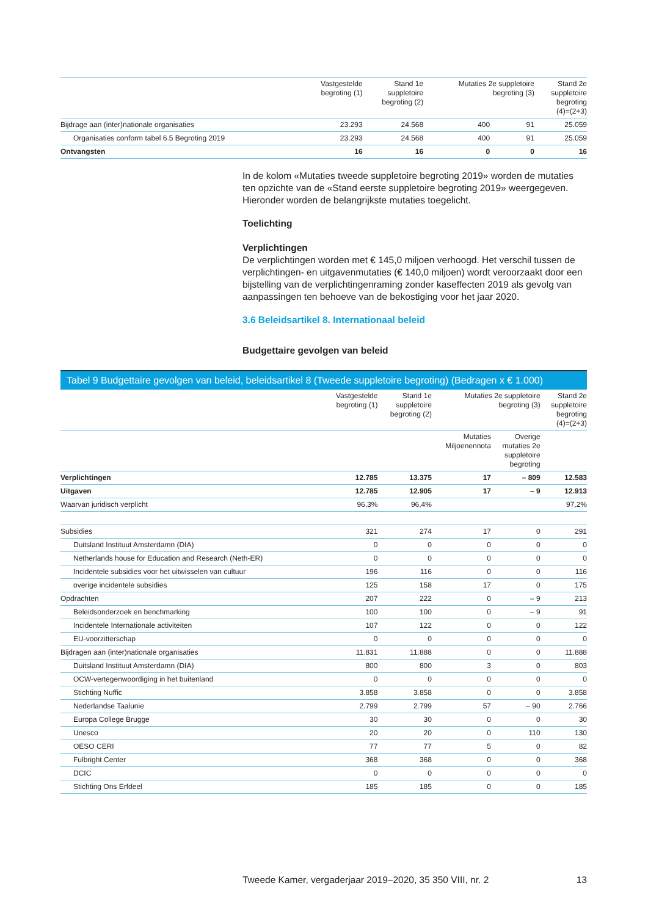| | Vastgestelde begroting (1) | Stand 1e suppletoire begroting (2) | Mutaties 2e suppletoire begroting (3) | | Stand 2e suppletoire begroting (4)=(2+3) |
| --- | --- | --- | --- | --- | --- |
| Bijdrage aan (inter)nationale organisaties | 23.293 | 24.568 | 400 | 91 | 25.059 |
| Organisaties conform tabel 6.5 Begroting 2019 | 23.293 | 24.568 | 400 | 91 | 25.059 |
| Ontvangsten | 16 | 16 | 0 | 0 | 16 |
In de kolom «Mutaties tweede suppletoire begroting 2019» worden de mutaties ten opzichte van de «Stand eerste suppletoire begroting 2019» weergegeven. Hieronder worden de belangrijkste mutaties toegelicht.
Toelichting
Verplichtingen
De verplichtingen worden met € 145,0 miljoen verhoogd. Het verschil tussen de verplichtingen- en uitgavenmutaties (€ 140,0 miljoen) wordt veroorzaakt door een bijstelling van de verplichtingenraming zonder kaseffecten 2019 als gevolg van aanpassingen ten behoeve van de bekostiging voor het jaar 2020.
3.6 Beleidsartikel 8. Internationaal beleid
Budgettaire gevolgen van beleid
Tabel 9 Budgettaire gevolgen van beleid, beleidsartikel 8 (Tweede suppletoire begroting) (Bedragen x € 1.000)
| | Vastgestelde begroting (1) | Stand 1e suppletoire begroting (2) | Mutaties 2e suppletoire begroting (3) | | Stand 2e suppletoire begroting (4)=(2+3) |
| --- | --- | --- | --- | --- | --- |
| | | | Mutaties Miljoenennota | Overige mutaties 2e suppletoire begroting | |
| Verplichtingen | 12.785 | 13.375 | 17 | – 809 | 12.583 |
| Uitgaven | 12.785 | 12.905 | 17 | – 9 | 12.913 |
| Waarvan juridisch verplicht | 96,3% | 96,4% | | | 97,2% |
| Subsidies | 321 | 274 | 17 | 0 | 291 |
| Duitsland Instituut Amsterdamn (DIA) | 0 | 0 | 0 | 0 | 0 |
| Netherlands house for Education and Research (Neth-ER) | 0 | 0 | 0 | 0 | 0 |
| Incidentele subsidies voor het uitwisselen van cultuur | 196 | 116 | 0 | 0 | 116 |
| overige incidentele subsidies | 125 | 158 | 17 | 0 | 175 |
| Opdrachten | 207 | 222 | 0 | – 9 | 213 |
| Beleidsonderzoek en benchmarking | 100 | 100 | 0 | – 9 | 91 |
| Incidentele Internationale activiteiten | 107 | 122 | 0 | 0 | 122 |
| EU-voorzitterschap | 0 | 0 | 0 | 0 | 0 |
| Bijdragen aan (inter)nationale organisaties | 11.831 | 11.888 | 0 | 0 | 11.888 |
| Duitsland Instituut Amsterdamn (DIA) | 800 | 800 | 3 | 0 | 803 |
| OCW-vertegenwoordiging in het buitenland | 0 | 0 | 0 | 0 | 0 |
| Stichting Nuffic | 3.858 | 3.858 | 0 | 0 | 3.858 |
| Nederlandse Taalunie | 2.799 | 2.799 | 57 | – 90 | 2.766 |
| Europa College Brugge | 30 | 30 | 0 | 0 | 30 |
| Unesco | 20 | 20 | 0 | 110 | 130 |
| OESO CERI | 77 | 77 | 5 | 0 | 82 |
| Fulbright Center | 368 | 368 | 0 | 0 | 368 |
| DCIC | 0 | 0 | 0 | 0 | 0 |
| Stichting Ons Erfdeel | 185 | 185 | 0 | 0 | 185 |
Tweede Kamer, vergaderjaar 2019–2020, 35 350 VIII, nr. 2 13